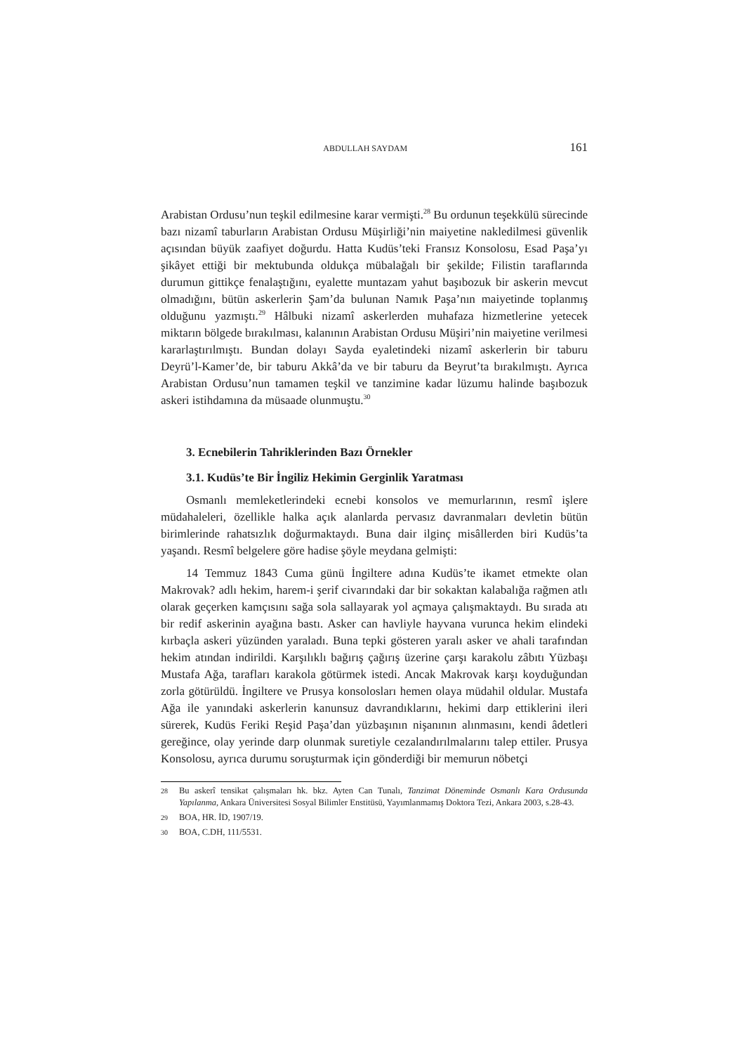ABDULLAH SAYDAM 161
Arabistan Ordusu’nun teşkil edilmesine karar vermişti.<sup>28</sup> Bu ordunun teşekkülü sürecinde bazı nizamî taburların Arabistan Ordusu Müşirliği’nin maiyetine nakledilmesi güvenlik açısından büyük zaafiyet doğurdu. Hatta Kudüs’teki Fransız Konsolosu, Esad Paşa’yı şikâyet ettiği bir mektubunda oldukça mübalağalı bir şekilde; Filistin taraflarında durumun gittikçe fenalaştığını, eyalette muntazam yahut başıbozuk bir askerin mevcut olmadığını, bütün askerlerin Şam’da bulunan Namık Paşa’nın maiyetinde toplanmış olduğunu yazmıştı.<sup>29</sup> Hâlbuki nizamî askerlerden muhafaza hizmetlerine yetecek miktarın bölgede bırakılması, kalanının Arabistan Ordusu Müşiri’nin maiyetine verilmesi kararlaştırılmıştı. Bundan dolayı Sayda eyaletindeki nizamî askerlerin bir taburu Deyrü’l-Kamer’de, bir taburu Akkâ’da ve bir taburu da Beyrut’ta bırakılmıştı. Ayrıca Arabistan Ordusu’nun tamamen teşkil ve tanzimine kadar lüzumu halinde başıbozuk askeri istihdamına da müsaade olunmuştu.<sup>30</sup>
3. Ecnebilerin Tahriklerinden Bazı Örnekler
3.1. Kudüs’te Bir İngiliz Hekimin Gerginlik Yaratması
Osmanlı memleketlerindeki ecnebi konsolos ve memurlarının, resmî işlere müdahaleleri, özellikle halka açık alanlarda pervasız davranmaları devletin bütün birimlerinde rahatsızlık doğurmaktaydı. Buna dair ilginç misâllerden biri Kudüs’ta yaşandı. Resmî belgelere göre hadise şöyle meydana gelmişti:
14 Temmuz 1843 Cuma günü İngiltere adına Kudüs’te ikamet etmekte olan Makrovak? adlı hekim, harem-i şerif civarındaki dar bir sokaktan kalabalığa rağmen atlı olarak geçerken kamçısını sağa sola sallayarak yol açmaya çalışmaktaydı. Bu sırada atı bir redif askerinin ayağına bastı. Asker can havliyle hayvana vurunca hekim elindeki kırbaçla askeri yüzünden yaraladı. Buna tepki gösteren yaralı asker ve ahali tarafından hekim atından indirildi. Karşılıklı bağırış çağırış üzerine çarşı karakolu zâbıtı Yüzbaşı Mustafa Ağa, tarafları karakola götürmek istedi. Ancak Makrovak karşı koyduğundan zorla götürüldü. İngiltere ve Prusya konsolosları hemen olaya müdahil oldular. Mustafa Ağa ile yanındaki askerlerin kanunsuz davrandıklarını, hekimi darp ettiklerini ileri sürerek, Kudüs Feriki Reşid Paşa’dan yüzbaşının nişanının alınmasını, kendi âdetleri gereğince, olay yerinde darp olunmak suretiyle cezalandırılmalarını talep ettiler. Prusya Konsolosu, ayrıca durumu soruşturmak için gönderdiği bir memurun nöbetçi
28 Bu askerî tensikat çalışmaları hk. bkz. Ayten Can Tunalı, Tanzimat Döneminde Osmanlı Kara Ordusunda Yapılanma, Ankara Üniversitesi Sosyal Bilimler Enstitüsü, Yayımlanmamış Doktora Tezi, Ankara 2003, s.28-43.
29 BOA, HR. İD, 1907/19.
30 BOA, C.DH, 111/5531.